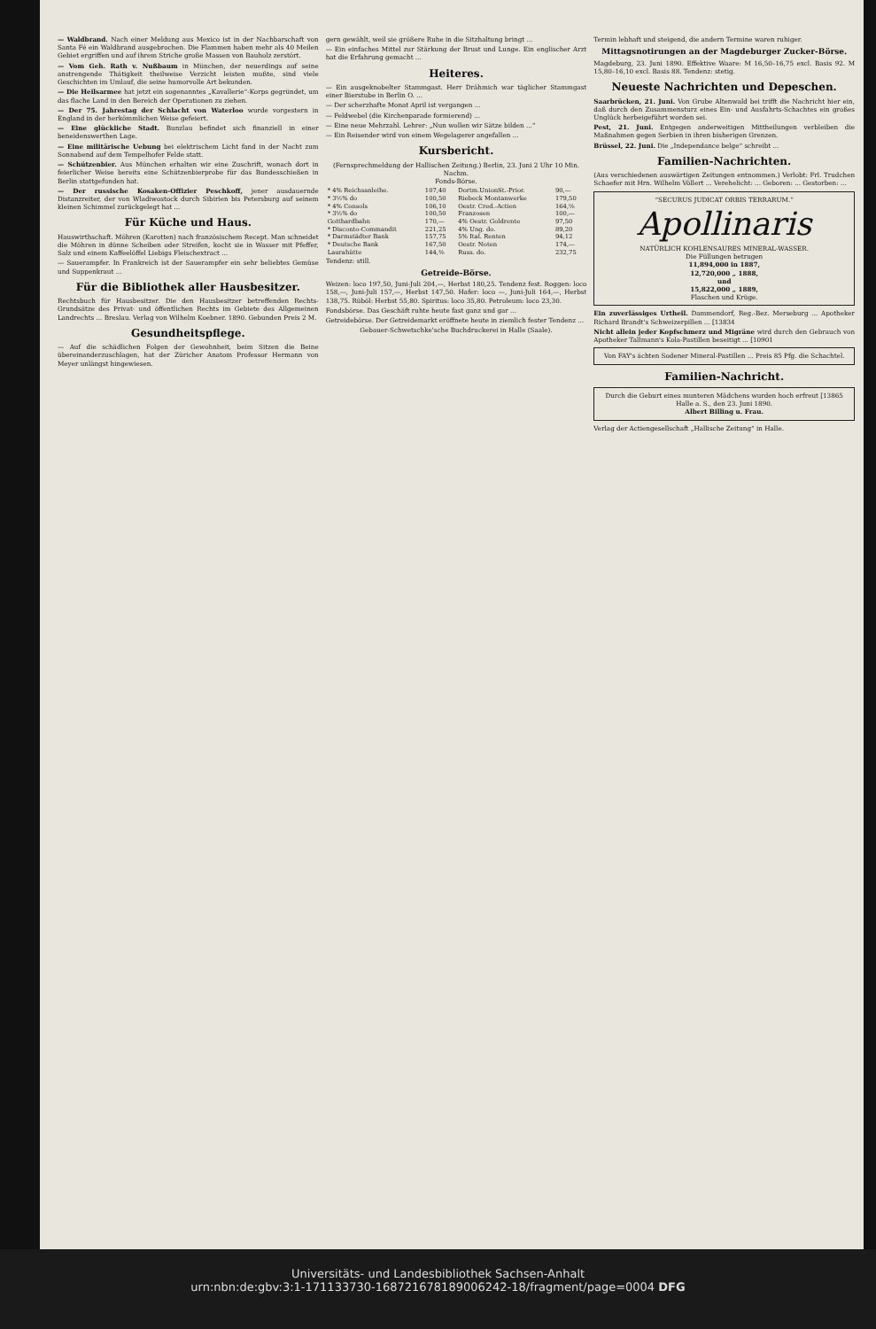— Waldbrand. Nach einer Meldung aus Mexico ist in der Nachbarschaft von Santa Fé ein Waldbrand ausgebrochen. Die Flammen haben mehr als 40 Meilen Gebiet ergriffen und auf ihrem Striche große Massen von Bauholz zerstört.
— Vom Geh. Rath v. Nußbaum in München, der neuerdings auf seine anstrengende Thätigkeit theilweise Verzicht leisten mußte, sind viele Geschichten im Umlauf, die seine humorvolle Art bekunden.
— Die Heilsarmee hat jetzt ein sogenanntes „Kavallerie“-Korps gegründet, um das flache Land in den Bereich der Operationen zu ziehen.
— Der 75. Jahrestag der Schlacht von Waterloo wurde vorgestern in England in der herkömmlichen Weise gefeiert.
— Eine glückliche Stadt. Bunzlau befindet sich finanziell in einer beneidenswerthen Lage.
— Eine militärische Uebung bei elektrischem Licht fand in der Nacht zum Sonnabend auf dem Tempelhofer Felde statt.
— Schützenbier. Aus München erhalten wir eine Zuschrift, wonach dort in feierlicher Weise bereits eine Schützenbierprobe für das Bundesschießen in Berlin stattgefunden hat.
— Der russische Kosaken-Offizier Peschkoff, jener ausdauernde Distanzreiter, der von Wladiwostock durch Sibirien bis Petersburg auf seinem kleinen Schimmel zurückgelegt hat ...
Für Küche und Haus.
Hauswirthschaft. Möhren (Karotten) nach französischem Recept. Man schneidet die Möhren in dünne Scheiben oder Streifen, kocht sie in Wasser mit Pfeffer, Salz und einem Kaffeelöffel Liebigs Fleischextract ...
— Sauerampfer. In Frankreich ist der Sauerampfer ein sehr beliebtes Gemüse und Suppenkraut ...
Für die Bibliothek aller Hausbesitzer.
Rechtsbuch für Hausbesitzer. Die den Hausbesitzer betreffenden Rechts-Grundsätze des Privat- und öffentlichen Rechts im Gebiete des Allgemeinen Landrechts ... Breslau. Verlag von Wilhelm Koebner. 1890. Gebunden Preis 2 M.
Gesundheitspflege.
— Auf die schädlichen Folgen der Gewohnheit, beim Sitzen die Beine übereinanderzuschlagen, hat der Züricher Anatom Professor Hermann von Meyer unlängst hingewiesen.
gern gewählt, weil sie größere Ruhe in die Sitzhaltung bringt ...
— Ein einfaches Mittel zur Stärkung der Brust und Lunge. Ein englischer Arzt hat die Erfahrung gemacht ...
Heiteres.
— Ein ausgeknobelter Stammgast. Herr Drähmich war täglicher Stammgast einer Bierstube in Berlin O. ...
— Der scherzhafte Monat April ist vergangen ...
— Feldwebel (die Kirchenparade formierend) ...
— Eine neue Mehrzahl. Lehrer: „Nun wollen wir Sätze bilden ...“
— Ein Reisender wird von einem Wegelagerer angefallen ...
Kursbericht.
(Fernsprechmeldung der Hallischen Zeitung.) Berlin, 23. Juni 2 Uhr 10 Min. Nachm.
Fonds-Börse.
| * 4% Reichsanleihe. | 107,40 | Dortm.UnionSt.-Prior. | 90,— |
| * 3½% do | 100,50 | Riebeck Montanwerke | 179,50 |
| * 4% Consols | 106,10 | Oestr. Cred.-Actien | 164,⅝ |
| * 3½% do | 100,50 | Franzosen | 100,— |
| Gotthardbahn | 170,— | 4% Oestr. Goldrente | 97,50 |
| * Disconto-Commandit | 221,25 | 4% Ung. do. | 89,20 |
| * Darmstädter Bank | 157,75 | 5% Ital. Renten | 94,12 |
| * Deutsche Bank | 167,50 | Oestr. Noten | 174,— |
| Laurahütte | 144,⅜ | Russ. do. | 232,75 |
Tendenz: still.
Getreide-Börse.
Weizen: loco 197,50, Juni-Juli 204,—, Herbst 180,25. Tendenz fest. Roggen: loco 158,—, Juni-Juli 157,—, Herbst 147,50. Hafer: loco —, Juni-Juli 164,—, Herbst 138,75. Rüböl: Herbst 55,80. Spiritus: loco 35,80. Petroleum: loco 23,30.
Fondsbörse. Das Geschäft ruhte heute fast ganz und gar ...
Getreidebörse. Der Getreidemarkt eröffnete heute in ziemlich fester Tendenz ...
Gebauer-Schwetschke'sche Buchdruckerei in Halle (Saale).
Termin lebhaft und steigend, die andern Termine waren ruhiger.
Mittagsnotirungen an der Magdeburger Zucker-Börse.
Magdeburg, 23. Juni 1890. Effektive Waare: M 16,50–16,75 excl. Basis 92. M 15,80–16,10 excl. Basis 88. Tendenz: stetig.
Neueste Nachrichten und Depeschen.
Saarbrücken, 21. Juni. Von Grube Altenwald bei trifft die Nachricht hier ein, daß durch den Zusammensturz eines Ein- und Ausfahrts-Schachtes ein großes Unglück herbeigeführt worden sei.
Pest, 21. Juni. Entgegen anderweitigen Mittheilungen verbleiben die Maßnahmen gegen Serbien in ihren bisherigen Grenzen.
Brüssel, 22. Juni. Die „Independance belge“ schreibt ...
Familien-Nachrichten.
(Aus verschiedenen auswärtigen Zeitungen entnommen.) Verlobt: Frl. Trudchen Schaefer mit Hrn. Wilhelm Völlert ... Verehelicht: ... Geboren: ... Gestorben: ...
“SECURUS JUDICAT ORBIS TERRARUM.”
Apollinaris
NATÜRLICH KOHLENSAURES MINERAL-WASSER.
Die Füllungen betrugen
11,894,000 in 1887,
12,720,000 „ 1888,
und
15,822,000 „ 1889,
Flaschen und Krüge.
Ein zuverlässiges Urtheil. Dammendorf, Reg.-Bez. Merseburg ... Apotheker Richard Brandt's Schweizerpillen ... [13834
Nicht allein jeder Kopfschmerz und Migräne wird durch den Gebrauch von Apotheker Tallmann's Kola-Pastillen beseitigt ... [10901
Von FAY's ächten Sodener Mineral-Pastillen ... Preis 85 Pfg. die Schachtel.
Familien-Nachricht.
Durch die Geburt eines munteren Mädchens wurden hoch erfreut [13865
Halle a. S., den 23. Juni 1890.
Albert Billing u. Frau.
Verlag der Actiengesellschaft „Hallische Zeitung“ in Halle.
Universitäts- und Landesbibliothek Sachsen-Anhalt
urn:nbn:de:gbv:3:1-171133730-16872167818900624​2-18/fragment/page=0004 DFG